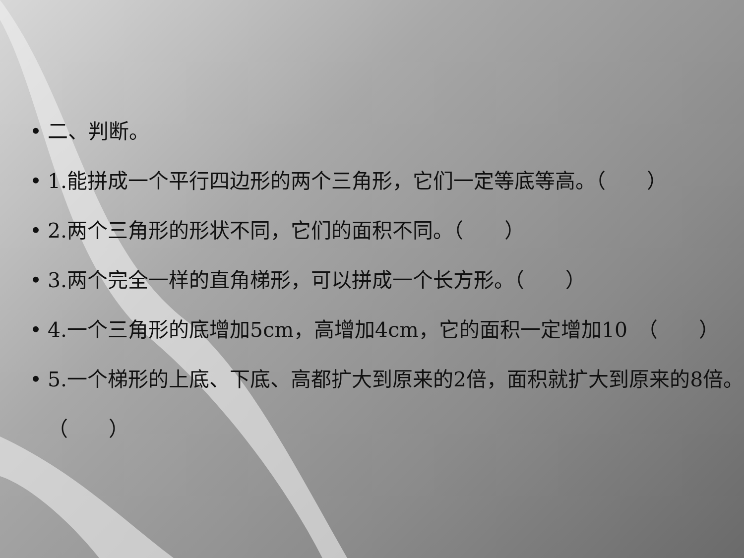• 二、判断。
• 1.能拼成一个平行四边形的两个三角形，它们一定等底等高。（　　）
• 2.两个三角形的形状不同，它们的面积不同。（　　）
• 3.两个完全一样的直角梯形，可以拼成一个长方形。（　　）
• 4.一个三角形的底增加5cm，高增加4cm，它的面积一定增加10　（　　）
• 5.一个梯形的上底、下底、高都扩大到原来的2倍，面积就扩大到原来的8倍。（　　）